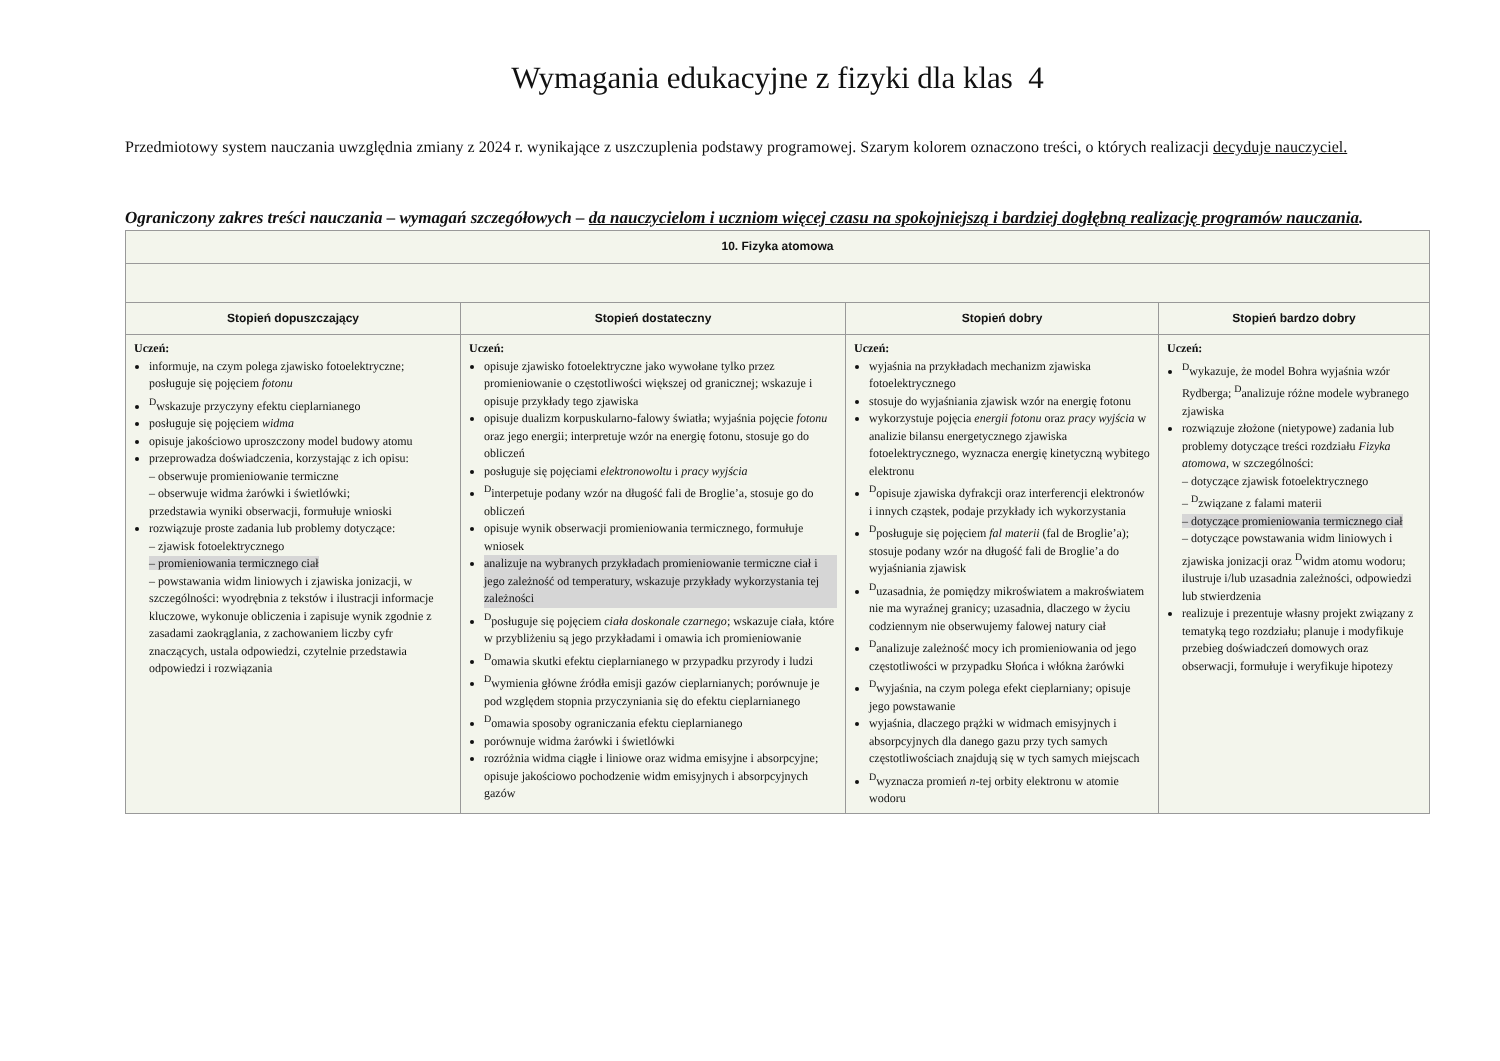Wymagania edukacyjne z fizyki dla klas 4
Przedmiotowy system nauczania uwzględnia zmiany z 2024 r. wynikające z uszczuplenia podstawy programowej. Szarym kolorem oznaczono treści, o których realizacji decyduje nauczyciel.
Ograniczony zakres treści nauczania – wymagań szczegółowych – da nauczycielom i uczniom więcej czasu na spokojniejszą i bardziej dogłębną realizację programów nauczania.
| 10. Fizyka atomowa | | | |
| --- | --- | --- | --- |
| Stopień dopuszczający | Stopień dostateczny | Stopień dobry | Stopień bardzo dobry |
| Uczeń: informuje, na czym polega zjawisko fotoelektryczne; posługuje się pojęciem fotonu <sup>D</sup>wskazuje przyczyny efektu cieplarnianego posługuje się pojęciem widma opisuje jakościowo uproszczony model budowy atomu przeprowadza doświadczenia, korzystając z ich opisu: – obserwuje promieniowanie termiczne – obserwuje widma żarówki i świetlówki; przedstawia wyniki obserwacji, formułuje wnioski rozwiązuje proste zadania lub problemy dotyczące: – zjawisk fotoelektrycznego – promieniowania termicznego ciał – powstawania widm liniowych i zjawiska jonizacji, w szczególności: wyodrębnia z tekstów i ilustracji informacje kluczowe, wykonuje obliczenia i zapisuje wynik zgodnie z zasadami zaokrąglania, z zachowaniem liczby cyfr znaczących, ustala odpowiedzi, czytelnie przedstawia odpowiedzi i rozwiązania | Uczeń: opisuje zjawisko fotoelektryczne jako wywołane tylko przez promieniowanie o częstotliwości większej od granicznej; wskazuje i opisuje przykłady tego zjawiska opisuje dualizm korpuskularno-falowy światła; wyjaśnia pojęcie fotonu oraz jego energii; interpretuje wzór na energię fotonu, stosuje go do obliczeń posługuje się pojęciami elektronowoltu i pracy wyjścia <sup>D</sup>interpetuje podany wzór na długość fali de Broglie’a, stosuje go do obliczeń opisuje wynik obserwacji promieniowania termicznego, formułuje wniosek analizuje na wybranych przykładach promieniowanie termiczne ciał i jego zależność od temperatury, wskazuje przykłady wykorzystania tej zależności <sup>D</sup>posługuje się pojęciem ciała doskonale czarnego ; wskazuje ciała, które w przybliżeniu są jego przykładami i omawia ich promieniowanie <sup>D</sup>omawia skutki efektu cieplarnianego w przypadku przyrody i ludzi <sup>D</sup>wymienia główne źródła emisji gazów cieplarnianych; porównuje je pod względem stopnia przyczyniania się do efektu cieplarnianego <sup>D</sup>omawia sposoby ograniczania efektu cieplarnianego porównuje widma żarówki i świetlówki rozróżnia widma ciągłe i liniowe oraz widma emisyjne i absorpcyjne; opisuje jakościowo pochodzenie widm emisyjnych i absorpcyjnych gazów | Uczeń: wyjaśnia na przykładach mechanizm zjawiska fotoelektrycznego stosuje do wyjaśniania zjawisk wzór na energię fotonu wykorzystuje pojęcia energii fotonu oraz pracy wyjścia w analizie bilansu energetycznego zjawiska fotoelektrycznego, wyznacza energię kinetyczną wybitego elektronu <sup>D</sup>opisuje zjawiska dyfrakcji oraz interferencji elektronów i innych cząstek, podaje przykłady ich wykorzystania <sup>D</sup>posługuje się pojęciem fal materii (fal de Broglie’a); stosuje podany wzór na długość fali de Broglie’a do wyjaśniania zjawisk <sup>D</sup>uzasadnia, że pomiędzy mikroświatem a makroświatem nie ma wyraźnej granicy; uzasadnia, dlaczego w życiu codziennym nie obserwujemy falowej natury ciał <sup>D</sup>analizuje zależność mocy ich promieniowania od jego częstotliwości w przypadku Słońca i włókna żarówki <sup>D</sup>wyjaśnia, na czym polega efekt cieplarniany; opisuje jego powstawanie wyjaśnia, dlaczego prążki w widmach emisyjnych i absorpcyjnych dla danego gazu przy tych samych częstotliwościach znajdują się w tych samych miejscach <sup>D</sup>wyznacza promień n -tej orbity elektronu w atomie wodoru | Uczeń: <sup>D</sup>wykazuje, że model Bohra wyjaśnia wzór Rydberga; <sup>D</sup>analizuje różne modele wybranego zjawiska rozwiązuje złożone (nietypowe) zadania lub problemy dotyczące treści rozdziału Fizyka atomowa , w szczególności: – dotyczące zjawisk fotoelektrycznego – <sup>D</sup>związane z falami materii – dotyczące promieniowania termicznego ciał – dotyczące powstawania widm liniowych i zjawiska jonizacji oraz <sup>D</sup>widm atomu wodoru; ilustruje i/lub uzasadnia zależności, odpowiedzi lub stwierdzenia realizuje i prezentuje własny projekt związany z tematyką tego rozdziału; planuje i modyfikuje przebieg doświadczeń domowych oraz obserwacji, formułuje i weryfikuje hipotezy |